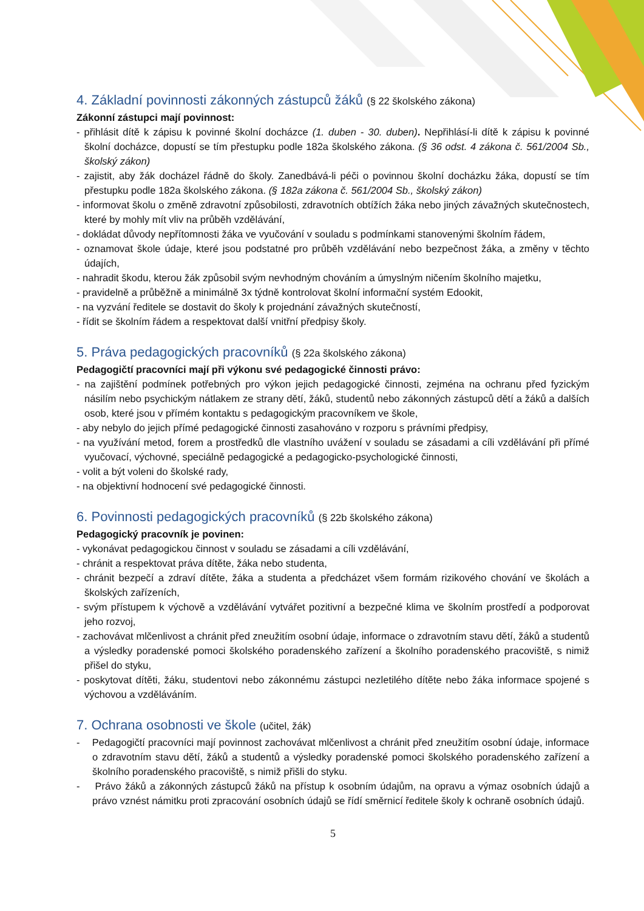4. Základní povinnosti zákonných zástupců žáků (§ 22 školského zákona)
Zákonní zástupci mají povinnost:
- přihlásit dítě k zápisu k povinné školní docházce (1. duben - 30. duben). Nepřihlásí-li dítě k zápisu k povinné školní docházce, dopustí se tím přestupku podle 182a školského zákona. (§ 36 odst. 4 zákona č. 561/2004 Sb., školský zákon)
- zajistit, aby žák docházel řádně do školy. Zanedbává-li péči o povinnou školní docházku žáka, dopustí se tím přestupku podle 182a školského zákona. (§ 182a zákona č. 561/2004 Sb., školský zákon)
- informovat školu o změně zdravotní způsobilosti, zdravotních obtížích žáka nebo jiných závažných skutečnostech, které by mohly mít vliv na průběh vzdělávání,
- dokládat důvody nepřítomnosti žáka ve vyučování v souladu s podmínkami stanovenými školním řádem,
- oznamovat škole údaje, které jsou podstatné pro průběh vzdělávání nebo bezpečnost žáka, a změny v těchto údajích,
- nahradit škodu, kterou žák způsobil svým nevhodným chováním a úmyslným ničením školního majetku,
- pravidelně a průběžně a minimálně 3x týdně kontrolovat školní informační systém Edookit,
- na vyzvání ředitele se dostavit do školy k projednání závažných skutečností,
- řídit se školním řádem a respektovat další vnitřní předpisy školy.
5. Práva pedagogických pracovníků (§ 22a školského zákona)
Pedagogičtí pracovníci mají při výkonu své pedagogické činnosti právo:
- na zajištění podmínek potřebných pro výkon jejich pedagogické činnosti, zejména na ochranu před fyzickým násilím nebo psychickým nátlakem ze strany dětí, žáků, studentů nebo zákonných zástupců dětí a žáků a dalších osob, které jsou v přímém kontaktu s pedagogickým pracovníkem ve škole,
- aby nebylo do jejich přímé pedagogické činnosti zasahováno v rozporu s právními předpisy,
- na využívání metod, forem a prostředků dle vlastního uvážení v souladu se zásadami a cíli vzdělávání při přímé vyučovací, výchovné, speciálně pedagogické a pedagogicko-psychologické činnosti,
- volit a být voleni do školské rady,
- na objektivní hodnocení své pedagogické činnosti.
6. Povinnosti pedagogických pracovníků (§ 22b školského zákona)
Pedagogický pracovník je povinen:
- vykonávat pedagogickou činnost v souladu se zásadami a cíli vzdělávání,
- chránit a respektovat práva dítěte, žáka nebo studenta,
- chránit bezpečí a zdraví dítěte, žáka a studenta a předcházet všem formám rizikového chování ve školách a školských zařízeních,
- svým přístupem k výchově a vzdělávání vytvářet pozitivní a bezpečné klima ve školním prostředí a podporovat jeho rozvoj,
- zachovávat mlčenlivost a chránit před zneužitím osobní údaje, informace o zdravotním stavu dětí, žáků a studentů a výsledky poradenské pomoci školského poradenského zařízení a školního poradenského pracoviště, s nimiž přišel do styku,
- poskytovat dítěti, žáku, studentovi nebo zákonnému zástupci nezletilého dítěte nebo žáka informace spojené s výchovou a vzděláváním.
7. Ochrana osobnosti ve škole (učitel, žák)
- Pedagogičtí pracovníci mají povinnost zachovávat mlčenlivost a chránit před zneužitím osobní údaje, informace o zdravotním stavu dětí, žáků a studentů a výsledky poradenské pomoci školského poradenského zařízení a školního poradenského pracoviště, s nimiž přišli do styku.
- Právo žáků a zákonných zástupců žáků na přístup k osobním údajům, na opravu a výmaz osobních údajů a právo vznést námitku proti zpracování osobních údajů se řídí směrnicí ředitele školy k ochraně osobních údajů.
5